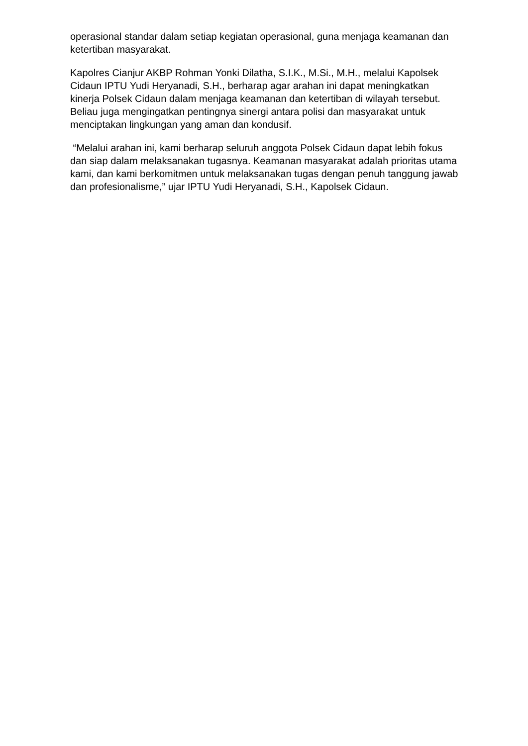operasional standar dalam setiap kegiatan operasional, guna menjaga keamanan dan ketertiban masyarakat.
Kapolres Cianjur AKBP Rohman Yonki Dilatha, S.I.K., M.Si., M.H., melalui Kapolsek Cidaun IPTU Yudi Heryanadi, S.H., berharap agar arahan ini dapat meningkatkan kinerja Polsek Cidaun dalam menjaga keamanan dan ketertiban di wilayah tersebut. Beliau juga mengingatkan pentingnya sinergi antara polisi dan masyarakat untuk menciptakan lingkungan yang aman dan kondusif.
“Melalui arahan ini, kami berharap seluruh anggota Polsek Cidaun dapat lebih fokus dan siap dalam melaksanakan tugasnya. Keamanan masyarakat adalah prioritas utama kami, dan kami berkomitmen untuk melaksanakan tugas dengan penuh tanggung jawab dan profesionalisme,” ujar IPTU Yudi Heryanadi, S.H., Kapolsek Cidaun.